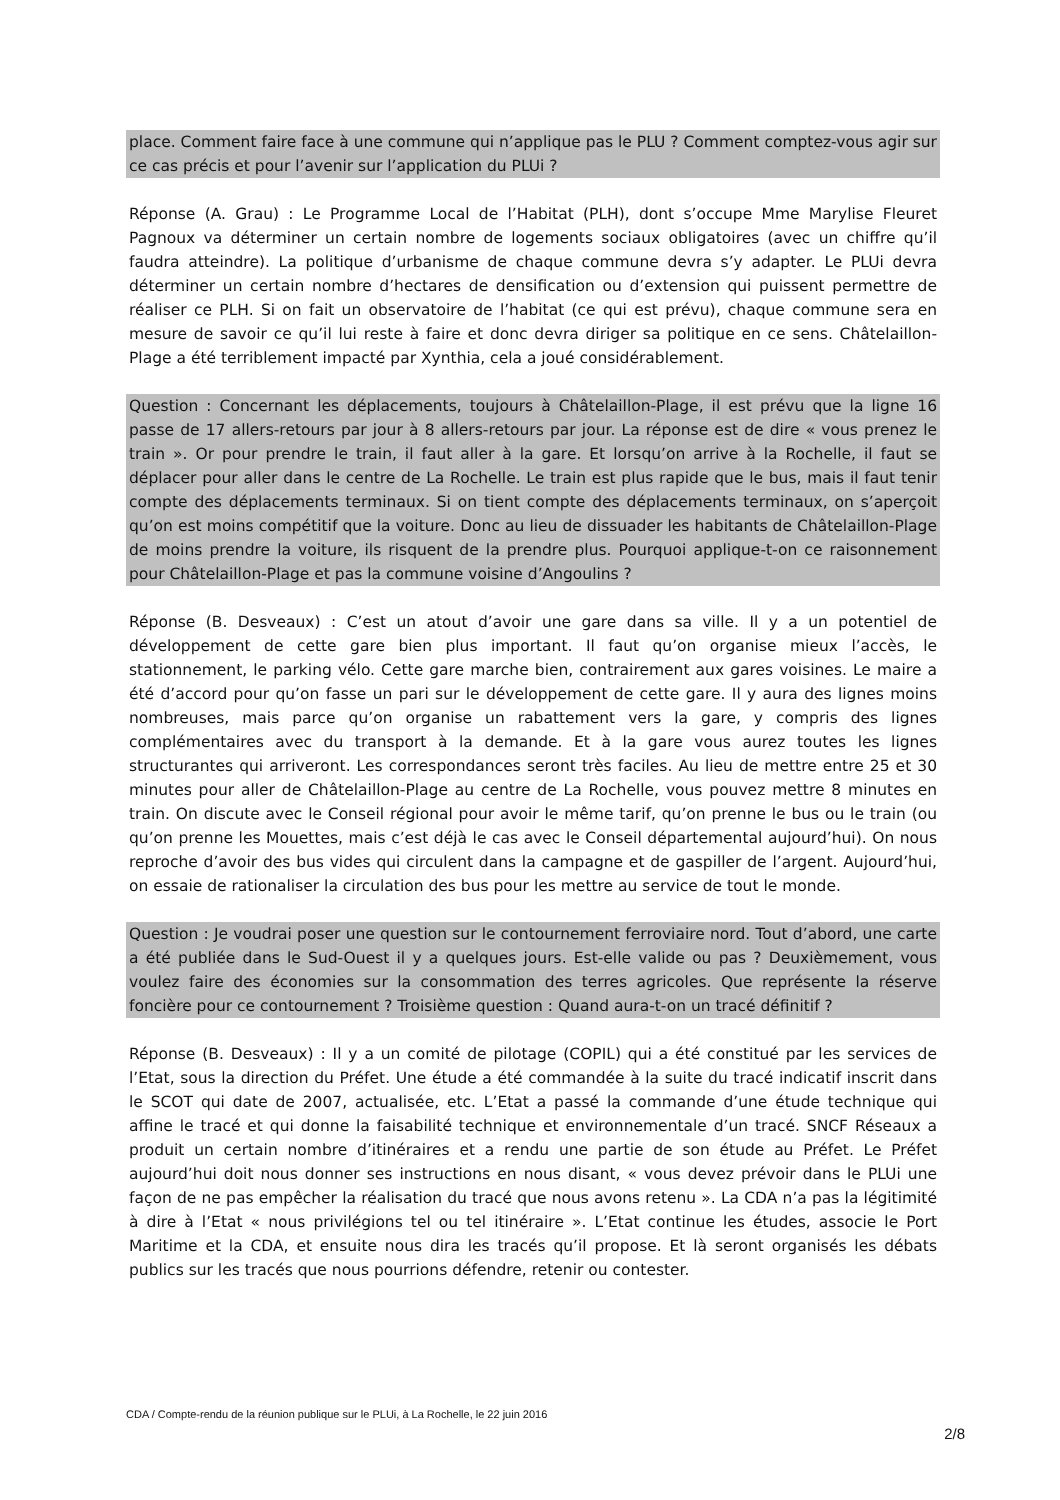place. Comment faire face à une commune qui n’applique pas le PLU ? Comment comptez-vous agir sur ce cas précis et pour l’avenir sur l’application du PLUi ?
Réponse (A. Grau) : Le Programme Local de l’Habitat (PLH), dont s’occupe Mme Marylise Fleuret Pagnoux va déterminer un certain nombre de logements sociaux obligatoires (avec un chiffre qu’il faudra atteindre). La politique d’urbanisme de chaque commune devra s’y adapter. Le PLUi devra déterminer un certain nombre d’hectares de densification ou d’extension qui puissent permettre de réaliser ce PLH. Si on fait un observatoire de l’habitat (ce qui est prévu), chaque commune sera en mesure de savoir ce qu’il lui reste à faire et donc devra diriger sa politique en ce sens. Châtelaillon-Plage a été terriblement impacté par Xynthia, cela a joué considérablement.
Question : Concernant les déplacements, toujours à Châtelaillon-Plage, il est prévu que la ligne 16 passe de 17 allers-retours par jour à 8 allers-retours par jour. La réponse est de dire « vous prenez le train ». Or pour prendre le train, il faut aller à la gare. Et lorsqu’on arrive à la Rochelle, il faut se déplacer pour aller dans le centre de La Rochelle. Le train est plus rapide que le bus, mais il faut tenir compte des déplacements terminaux. Si on tient compte des déplacements terminaux, on s’aperçoit qu’on est moins compétitif que la voiture. Donc au lieu de dissuader les habitants de Châtelaillon-Plage de moins prendre la voiture, ils risquent de la prendre plus. Pourquoi applique-t-on ce raisonnement pour Châtelaillon-Plage et pas la commune voisine d’Angoulins ?
Réponse (B. Desveaux) : C’est un atout d’avoir une gare dans sa ville. Il y a un potentiel de développement de cette gare bien plus important. Il faut qu’on organise mieux l’accès, le stationnement, le parking vélo. Cette gare marche bien, contrairement aux gares voisines. Le maire a été d’accord pour qu’on fasse un pari sur le développement de cette gare. Il y aura des lignes moins nombreuses, mais parce qu’on organise un rabattement vers la gare, y compris des lignes complémentaires avec du transport à la demande. Et à la gare vous aurez toutes les lignes structurantes qui arriveront. Les correspondances seront très faciles. Au lieu de mettre entre 25 et 30 minutes pour aller de Châtelaillon-Plage au centre de La Rochelle, vous pouvez mettre 8 minutes en train. On discute avec le Conseil régional pour avoir le même tarif, qu’on prenne le bus ou le train (ou qu’on prenne les Mouettes, mais c’est déjà le cas avec le Conseil départemental aujourd’hui). On nous reproche d’avoir des bus vides qui circulent dans la campagne et de gaspiller de l’argent. Aujourd’hui, on essaie de rationaliser la circulation des bus pour les mettre au service de tout le monde.
Question : Je voudrai poser une question sur le contournement ferroviaire nord. Tout d’abord, une carte a été publiée dans le Sud-Ouest il y a quelques jours. Est-elle valide ou pas ? Deuxièmement, vous voulez faire des économies sur la consommation des terres agricoles. Que représente la réserve foncière pour ce contournement ? Troisième question : Quand aura-t-on un tracé définitif ?
Réponse (B. Desveaux) : Il y a un comité de pilotage (COPIL) qui a été constitué par les services de l’Etat, sous la direction du Préfet. Une étude a été commandée à la suite du tracé indicatif inscrit dans le SCOT qui date de 2007, actualisée, etc. L’Etat a passé la commande d’une étude technique qui affine le tracé et qui donne la faisabilité technique et environnementale d’un tracé. SNCF Réseaux a produit un certain nombre d’itinéraires et a rendu une partie de son étude au Préfet. Le Préfet aujourd’hui doit nous donner ses instructions en nous disant, « vous devez prévoir dans le PLUi une façon de ne pas empêcher la réalisation du tracé que nous avons retenu ». La CDA n’a pas la légitimité à dire à l’Etat « nous privilégions tel ou tel itinéraire ». L’Etat continue les études, associe le Port Maritime et la CDA, et ensuite nous dira les tracés qu’il propose. Et là seront organisés les débats publics sur les tracés que nous pourrions défendre, retenir ou contester.
CDA / Compte-rendu de la réunion publique sur le PLUi, à La Rochelle, le 22 juin 2016
2/8